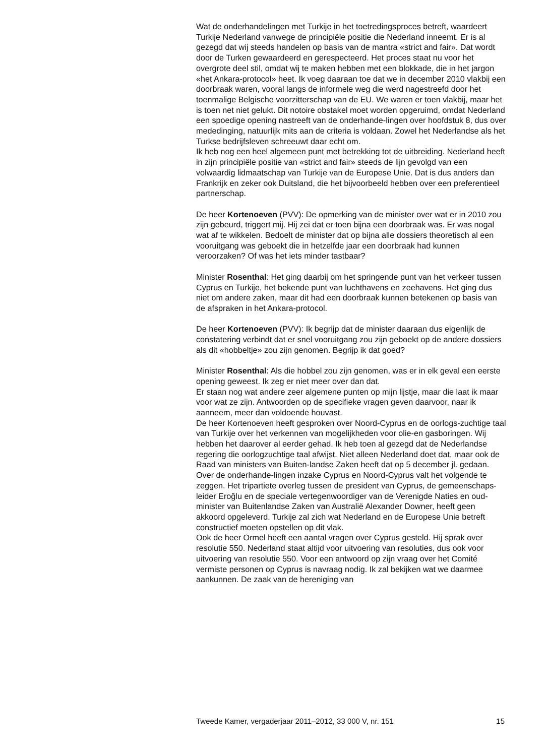Wat de onderhandelingen met Turkije in het toetredingsproces betreft, waardeert Turkije Nederland vanwege de principiële positie die Nederland inneemt. Er is al gezegd dat wij steeds handelen op basis van de mantra «strict and fair». Dat wordt door de Turken gewaardeerd en gerespecteerd. Het proces staat nu voor het overgrote deel stil, omdat wij te maken hebben met een blokkade, die in het jargon «het Ankara-protocol» heet. Ik voeg daaraan toe dat we in december 2010 vlakbij een doorbraak waren, vooral langs de informele weg die werd nagestreefd door het toenmalige Belgische voorzitterschap van de EU. We waren er toen vlakbij, maar het is toen net niet gelukt. Dit notoire obstakel moet worden opgeruimd, omdat Nederland een spoedige opening nastreeft van de onderhande-lingen over hoofdstuk 8, dus over mededinging, natuurlijk mits aan de criteria is voldaan. Zowel het Nederlandse als het Turkse bedrijfsleven schreeuwt daar echt om.
Ik heb nog een heel algemeen punt met betrekking tot de uitbreiding. Nederland heeft in zijn principiële positie van «strict and fair» steeds de lijn gevolgd van een volwaardig lidmaatschap van Turkije van de Europese Unie. Dat is dus anders dan Frankrijk en zeker ook Duitsland, die het bijvoorbeeld hebben over een preferentieel partnerschap.
De heer Kortenoeven (PVV): De opmerking van de minister over wat er in 2010 zou zijn gebeurd, triggert mij. Hij zei dat er toen bijna een doorbraak was. Er was nogal wat af te wikkelen. Bedoelt de minister dat op bijna alle dossiers theoretisch al een vooruitgang was geboekt die in hetzelfde jaar een doorbraak had kunnen veroorzaken? Of was het iets minder tastbaar?
Minister Rosenthal: Het ging daarbij om het springende punt van het verkeer tussen Cyprus en Turkije, het bekende punt van luchthavens en zeehavens. Het ging dus niet om andere zaken, maar dit had een doorbraak kunnen betekenen op basis van de afspraken in het Ankara-protocol.
De heer Kortenoeven (PVV): Ik begrijp dat de minister daaraan dus eigenlijk de constatering verbindt dat er snel vooruitgang zou zijn geboekt op de andere dossiers als dit «hobbeltje» zou zijn genomen. Begrijp ik dat goed?
Minister Rosenthal: Als die hobbel zou zijn genomen, was er in elk geval een eerste opening geweest. Ik zeg er niet meer over dan dat.
Er staan nog wat andere zeer algemene punten op mijn lijstje, maar die laat ik maar voor wat ze zijn. Antwoorden op de specifieke vragen geven daarvoor, naar ik aanneem, meer dan voldoende houvast.
De heer Kortenoeven heeft gesproken over Noord-Cyprus en de oorlogs-zuchtige taal van Turkije over het verkennen van mogelijkheden voor olie-en gasboringen. Wij hebben het daarover al eerder gehad. Ik heb toen al gezegd dat de Nederlandse regering die oorlogzuchtige taal afwijst. Niet alleen Nederland doet dat, maar ook de Raad van ministers van Buiten-landse Zaken heeft dat op 5 december jl. gedaan. Over de onderhande-lingen inzake Cyprus en Noord-Cyprus valt het volgende te zeggen. Het tripartiete overleg tussen de president van Cyprus, de gemeenschaps-leider Eroğlu en de speciale vertegenwoordiger van de Verenigde Naties en oud-minister van Buitenlandse Zaken van Australië Alexander Downer, heeft geen akkoord opgeleverd. Turkije zal zich wat Nederland en de Europese Unie betreft constructief moeten opstellen op dit vlak.
Ook de heer Ormel heeft een aantal vragen over Cyprus gesteld. Hij sprak over resolutie 550. Nederland staat altijd voor uitvoering van resoluties, dus ook voor uitvoering van resolutie 550. Voor een antwoord op zijn vraag over het Comité vermiste personen op Cyprus is navraag nodig. Ik zal bekijken wat we daarmee aankunnen. De zaak van de hereniging van
Tweede Kamer, vergaderjaar 2011–2012, 33 000 V, nr. 151 15